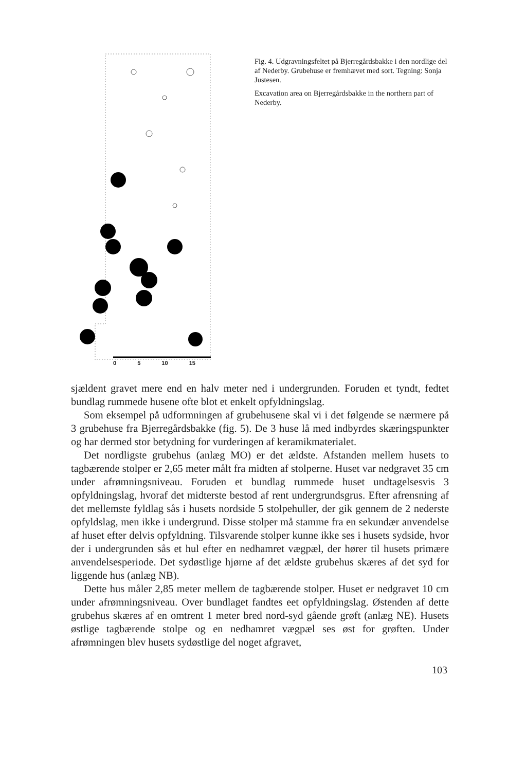Fig. 4. Udgravningsfeltet på Bjerregårdsbakke i den nordlige del af Nederby. Grubehuse er fremhævet med sort. Tegning: Sonja Justesen.
Excavation area on Bjerregårdsbakke in the northern part of Nederby.
0 5 10 15
sjældent gravet mere end en halv meter ned i undergrunden. Foruden et tyndt, fedtet bundlag rummede husene ofte blot et enkelt opfyldningslag.
Som eksempel på udformningen af grubehusene skal vi i det følgende se nærmere på 3 grubehuse fra Bjerregårdsbakke (fig. 5). De 3 huse lå med indbyrdes skæringspunkter og har dermed stor betydning for vurderingen af keramikmaterialet.
Det nordligste grubehus (anlæg MO) er det ældste. Afstanden mellem husets to tagbærende stolper er 2,65 meter målt fra midten af stolperne. Huset var nedgravet 35 cm under afrømningsniveau. Foruden et bundlag rummede huset undtagelsesvis 3 opfyldningslag, hvoraf det midterste bestod af rent undergrundsgrus. Efter afrensning af det mellemste fyldlag sås i husets nordside 5 stolpehuller, der gik gennem de 2 nederste opfyldslag, men ikke i undergrund. Disse stolper må stamme fra en sekundær anvendelse af huset efter delvis opfyldning. Tilsvarende stolper kunne ikke ses i husets sydside, hvor der i undergrunden sås et hul efter en nedhamret vægpæl, der hører til husets primære anvendelsesperiode. Det sydøstlige hjørne af det ældste grubehus skæres af det syd for liggende hus (anlæg NB).
Dette hus måler 2,85 meter mellem de tagbærende stolper. Huset er nedgravet 10 cm under afrømningsniveau. Over bundlaget fandtes eet opfyldningslag. Østenden af dette grubehus skæres af en omtrent 1 meter bred nord-syd gående grøft (anlæg NE). Husets østlige tagbærende stolpe og en nedhamret vægpæl ses øst for grøften. Under afrømningen blev husets sydøstlige del noget afgravet,
103